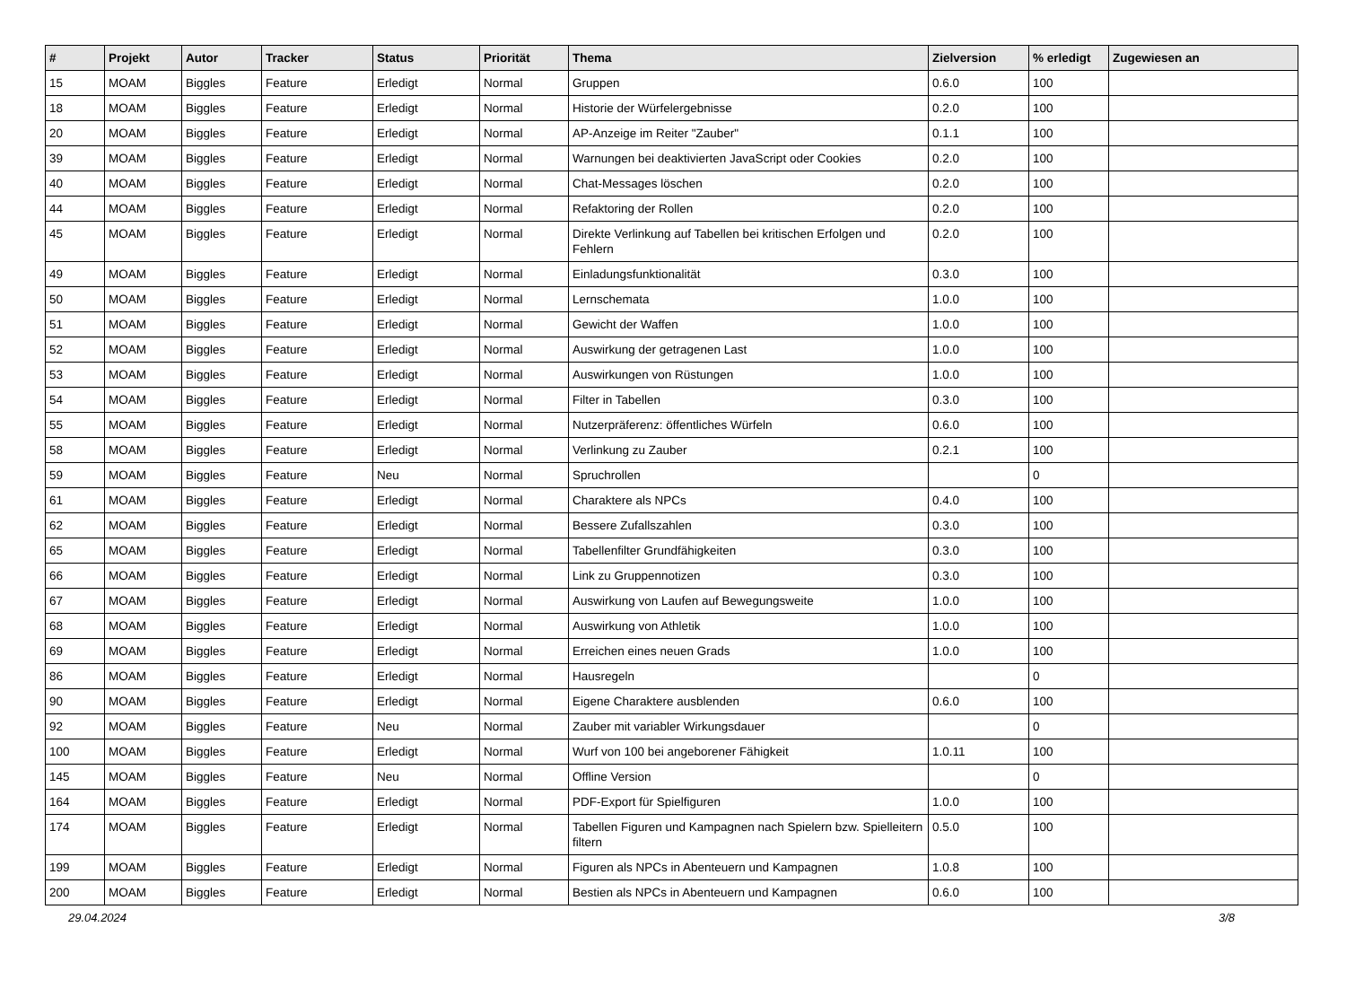| # | Projekt | Autor | Tracker | Status | Priorität | Thema | Zielversion | % erledigt | Zugewiesen an |
| --- | --- | --- | --- | --- | --- | --- | --- | --- | --- |
| 15 | MOAM | Biggles | Feature | Erledigt | Normal | Gruppen | 0.6.0 | 100 | |
| 18 | MOAM | Biggles | Feature | Erledigt | Normal | Historie der Würfelergebnisse | 0.2.0 | 100 | |
| 20 | MOAM | Biggles | Feature | Erledigt | Normal | AP-Anzeige im Reiter "Zauber" | 0.1.1 | 100 | |
| 39 | MOAM | Biggles | Feature | Erledigt | Normal | Warnungen bei deaktivierten JavaScript oder Cookies | 0.2.0 | 100 | |
| 40 | MOAM | Biggles | Feature | Erledigt | Normal | Chat-Messages löschen | 0.2.0 | 100 | |
| 44 | MOAM | Biggles | Feature | Erledigt | Normal | Refaktoring der Rollen | 0.2.0 | 100 | |
| 45 | MOAM | Biggles | Feature | Erledigt | Normal | Direkte Verlinkung auf Tabellen bei kritischen Erfolgen und Fehlern | 0.2.0 | 100 | |
| 49 | MOAM | Biggles | Feature | Erledigt | Normal | Einladungsfunktionalität | 0.3.0 | 100 | |
| 50 | MOAM | Biggles | Feature | Erledigt | Normal | Lernschemata | 1.0.0 | 100 | |
| 51 | MOAM | Biggles | Feature | Erledigt | Normal | Gewicht der Waffen | 1.0.0 | 100 | |
| 52 | MOAM | Biggles | Feature | Erledigt | Normal | Auswirkung der getragenen Last | 1.0.0 | 100 | |
| 53 | MOAM | Biggles | Feature | Erledigt | Normal | Auswirkungen von Rüstungen | 1.0.0 | 100 | |
| 54 | MOAM | Biggles | Feature | Erledigt | Normal | Filter in Tabellen | 0.3.0 | 100 | |
| 55 | MOAM | Biggles | Feature | Erledigt | Normal | Nutzerpräferenz: öffentliches Würfeln | 0.6.0 | 100 | |
| 58 | MOAM | Biggles | Feature | Erledigt | Normal | Verlinkung zu Zauber | 0.2.1 | 100 | |
| 59 | MOAM | Biggles | Feature | Neu | Normal | Spruchrollen | | 0 | |
| 61 | MOAM | Biggles | Feature | Erledigt | Normal | Charaktere als NPCs | 0.4.0 | 100 | |
| 62 | MOAM | Biggles | Feature | Erledigt | Normal | Bessere Zufallszahlen | 0.3.0 | 100 | |
| 65 | MOAM | Biggles | Feature | Erledigt | Normal | Tabellenfilter Grundfähigkeiten | 0.3.0 | 100 | |
| 66 | MOAM | Biggles | Feature | Erledigt | Normal | Link zu Gruppennotizen | 0.3.0 | 100 | |
| 67 | MOAM | Biggles | Feature | Erledigt | Normal | Auswirkung von Laufen auf Bewegungsweite | 1.0.0 | 100 | |
| 68 | MOAM | Biggles | Feature | Erledigt | Normal | Auswirkung von Athletik | 1.0.0 | 100 | |
| 69 | MOAM | Biggles | Feature | Erledigt | Normal | Erreichen eines neuen Grads | 1.0.0 | 100 | |
| 86 | MOAM | Biggles | Feature | Erledigt | Normal | Hausregeln | | 0 | |
| 90 | MOAM | Biggles | Feature | Erledigt | Normal | Eigene Charaktere ausblenden | 0.6.0 | 100 | |
| 92 | MOAM | Biggles | Feature | Neu | Normal | Zauber mit variabler Wirkungsdauer | | 0 | |
| 100 | MOAM | Biggles | Feature | Erledigt | Normal | Wurf von 100 bei angeborener Fähigkeit | 1.0.11 | 100 | |
| 145 | MOAM | Biggles | Feature | Neu | Normal | Offline Version | | 0 | |
| 164 | MOAM | Biggles | Feature | Erledigt | Normal | PDF-Export für Spielfiguren | 1.0.0 | 100 | |
| 174 | MOAM | Biggles | Feature | Erledigt | Normal | Tabellen Figuren und Kampagnen nach Spielern bzw. Spielleitern filtern | 0.5.0 | 100 | |
| 199 | MOAM | Biggles | Feature | Erledigt | Normal | Figuren als NPCs in Abenteuern und Kampagnen | 1.0.8 | 100 | |
| 200 | MOAM | Biggles | Feature | Erledigt | Normal | Bestien als NPCs in Abenteuern und Kampagnen | 0.6.0 | 100 | |
29.04.2024 3/8